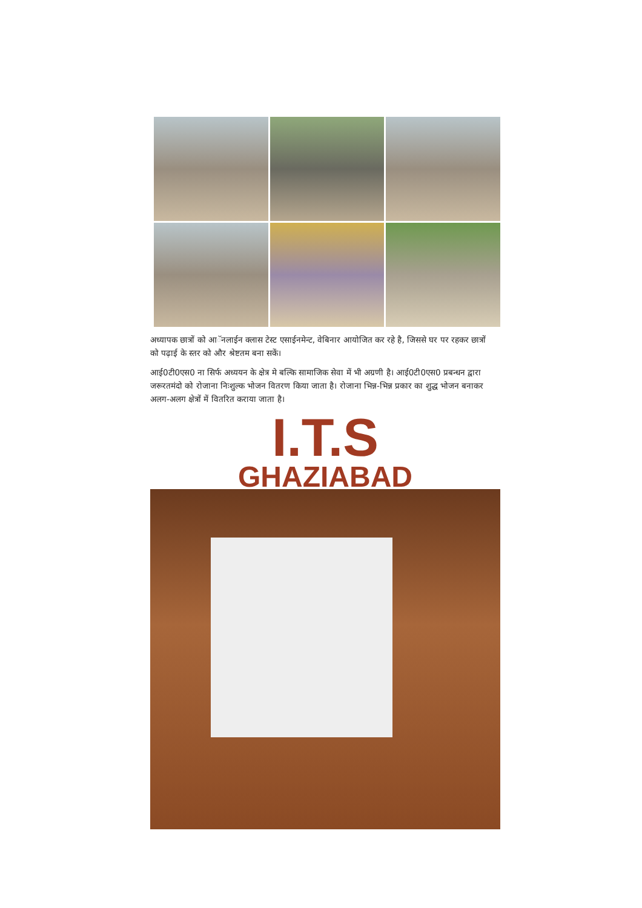अध्यापक छात्रों को आॅनलाईन क्लास टेस्ट एसाईनमेन्ट, वेबिनार आयोजित कर रहे है, जिससे घर पर रहकर छात्रों को पढ़ाई के स्तर को और श्रेष्टतम बना सकें।
आई0टी0एस0 ना सिर्फ अध्ययन के क्षेत्र मे बल्कि सामाजिक सेवा में भी अग्रणी है। आई0टी0एस0 प्रबन्धन द्वारा जरूरतमंदो को रोजाना निःशुल्क भोजन वितरण किया जाता है। रोजाना भिन्न-भिन्न प्रकार का शुद्ध भोजन बनाकर अलग-अलग क्षेत्रों में वितरित कराया जाता है।
I.T.S
GHAZIABAD